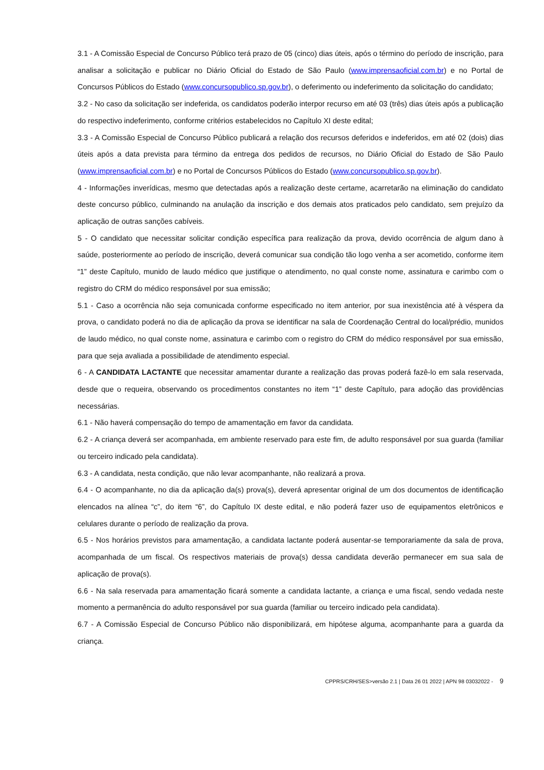3.1 - A Comissão Especial de Concurso Público terá prazo de 05 (cinco) dias úteis, após o término do período de inscrição, para analisar a solicitação e publicar no Diário Oficial do Estado de São Paulo (www.imprensaoficial.com.br) e no Portal de Concursos Públicos do Estado (www.concursopublico.sp.gov.br), o deferimento ou indeferimento da solicitação do candidato;
3.2 - No caso da solicitação ser indeferida, os candidatos poderão interpor recurso em até 03 (três) dias úteis após a publicação do respectivo indeferimento, conforme critérios estabelecidos no Capítulo XI deste edital;
3.3 - A Comissão Especial de Concurso Público publicará a relação dos recursos deferidos e indeferidos, em até 02 (dois) dias úteis após a data prevista para término da entrega dos pedidos de recursos, no Diário Oficial do Estado de São Paulo (www.imprensaoficial.com.br) e no Portal de Concursos Públicos do Estado (www.concursopublico.sp.gov.br).
4 - Informações inverídicas, mesmo que detectadas após a realização deste certame, acarretarão na eliminação do candidato deste concurso público, culminando na anulação da inscrição e dos demais atos praticados pelo candidato, sem prejuízo da aplicação de outras sanções cabíveis.
5 - O candidato que necessitar solicitar condição específica para realização da prova, devido ocorrência de algum dano à saúde, posteriormente ao período de inscrição, deverá comunicar sua condição tão logo venha a ser acometido, conforme item “1” deste Capítulo, munido de laudo médico que justifique o atendimento, no qual conste nome, assinatura e carimbo com o registro do CRM do médico responsável por sua emissão;
5.1 - Caso a ocorrência não seja comunicada conforme especificado no item anterior, por sua inexistência até à véspera da prova, o candidato poderá no dia de aplicação da prova se identificar na sala de Coordenação Central do local/prédio, munidos de laudo médico, no qual conste nome, assinatura e carimbo com o registro do CRM do médico responsável por sua emissão, para que seja avaliada a possibilidade de atendimento especial.
6 - A CANDIDATA LACTANTE que necessitar amamentar durante a realização das provas poderá fazê-lo em sala reservada, desde que o requeira, observando os procedimentos constantes no item “1” deste Capítulo, para adoção das providências necessárias.
6.1 - Não haverá compensação do tempo de amamentação em favor da candidata.
6.2 - A criança deverá ser acompanhada, em ambiente reservado para este fim, de adulto responsável por sua guarda (familiar ou terceiro indicado pela candidata).
6.3 - A candidata, nesta condição, que não levar acompanhante, não realizará a prova.
6.4 - O acompanhante, no dia da aplicação da(s) prova(s), deverá apresentar original de um dos documentos de identificação elencados na alínea “c”, do item “6”, do Capítulo IX deste edital, e não poderá fazer uso de equipamentos eletrônicos e celulares durante o período de realização da prova.
6.5 - Nos horários previstos para amamentação, a candidata lactante poderá ausentar-se temporariamente da sala de prova, acompanhada de um fiscal. Os respectivos materiais de prova(s) dessa candidata deverão permanecer em sua sala de aplicação de prova(s).
6.6 - Na sala reservada para amamentação ficará somente a candidata lactante, a criança e uma fiscal, sendo vedada neste momento a permanência do adulto responsável por sua guarda (familiar ou terceiro indicado pela candidata).
6.7 - A Comissão Especial de Concurso Público não disponibilizará, em hipótese alguma, acompanhante para a guarda da criança.
CPPRS/CRH/SES>versão 2.1 | Data 26 01 2022 | APN 98 03032022 - 9